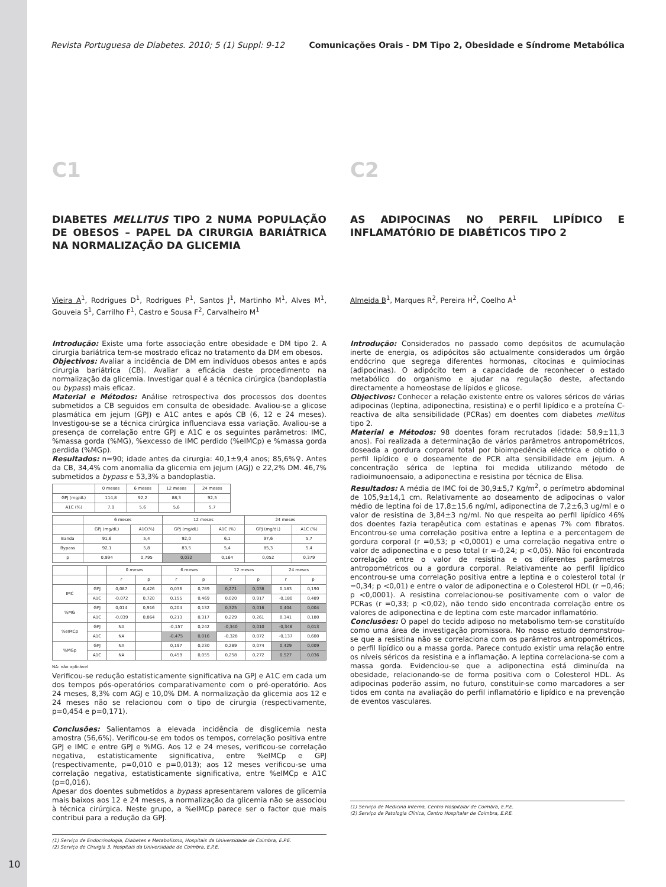Revista Portuguesa de Diabetes. 2010; 5 (1) Suppl: 9-12 Comunicações Orais - DM Tipo 2, Obesidade e Síndrome Metabólica
C1
DIABETES MELLITUS TIPO 2 NUMA POPULAÇÃO DE OBESOS – PAPEL DA CIRURGIA BARIÁTRICA NA NORMALIZAÇÃO DA GLICEMIA
Vieira A<sup>1</sup>, Rodrigues D<sup>1</sup>, Rodrigues P<sup>1</sup>, Santos J<sup>1</sup>, Martinho M<sup>1</sup>, Alves M<sup>1</sup>, Gouveia S<sup>1</sup>, Carrilho F<sup>1</sup>, Castro e Sousa F<sup>2</sup>, Carvalheiro M<sup>1</sup>
Introdução: Existe uma forte associação entre obesidade e DM tipo 2. A cirurgia bariátrica tem-se mostrado eficaz no tratamento da DM em obesos.
Objectivos: Avaliar a incidência de DM em indivíduos obesos antes e após cirurgia bariátrica (CB). Avaliar a eficácia deste procedimento na normalização da glicemia. Investigar qual é a técnica cirúrgica (bandoplastia ou bypass) mais eficaz.
Material e Métodos: Análise retrospectiva dos processos dos doentes submetidos a CB seguidos em consulta de obesidade. Avaliou-se a glicose plasmática em jejum (GPJ) e A1C antes e após CB (6, 12 e 24 meses). Investigou-se se a técnica cirúrgica influenciava essa variação. Avaliou-se a presença de correlação entre GPJ e A1C e os seguintes parâmetros: IMC, %massa gorda (%MG), %excesso de IMC perdido (%eIMCp) e %massa gorda perdida (%MGp).
Resultados: n=90; idade antes da cirurgia: 40,1±9,4 anos; 85,6%♀. Antes da CB, 34,4% com anomalia da glicemia em jejum (AGJ) e 22,2% DM. 46,7% submetidos a bypass e 53,3% a bandoplastia.
| | 0 meses | 6 meses | 12 meses | 24 meses |
| --- | --- | --- | --- | --- |
| GPJ (mg/dL) | 114,8 | 92,2 | 88,3 | 92,5 |
| A1C (%) | 7,9 | 5,6 | 5,6 | 5,7 |
| | 6 meses | | 12 meses | | 24 meses | |
| --- | --- | --- | --- | --- | --- | --- |
| | GPJ (mg/dL) | A1C(%) | GPJ (mg/dL) | A1C (%) | GPJ (mg/dL) | A1C (%) |
| Banda | 91,6 | 5,4 | 92,0 | 6,1 | 97,6 | 5,7 |
| Bypass | 92,1 | 5,8 | 83,5 | 5,4 | 85,3 | 5,4 |
| p | 0,994 | 0,795 | 0,032 | 0,164 | 0,052 | 0,379 |
| | | 0 meses | | 6 meses | | 12 meses | | 24 meses | |
| --- | --- | --- | --- | --- | --- | --- | --- | --- | --- |
| | | r | p | r | p | r | p | r | p |
| IMC | GPJ | 0,087 | 0,426 | 0,036 | 0,789 | 0,271 | 0,038 | 0,183 | 0,190 |
| | A1C | -0,072 | 0,720 | 0,155 | 0,469 | 0,020 | 0,917 | -0,180 | 0,489 |
| %MG | GPJ | 0,014 | 0,916 | 0,204 | 0,132 | 0,325 | 0,016 | 0,404 | 0,004 |
| | A1C | -0,039 | 0,864 | 0,213 | 0,317 | 0,229 | 0,261 | 0,341 | 0,180 |
| %eIMCp | GPJ | NA | | -0,157 | 0,242 | -0,340 | 0,010 | -0,346 | 0,013 |
| | A1C | NA | | -0,475 | 0,016 | -0,328 | 0,072 | -0,137 | 0,600 |
| %MGp | GPJ | NA | | 0,197 | 0,230 | 0,289 | 0,074 | 0,429 | 0,009 |
| | A1C | NA | | 0,459 | 0,055 | 0,258 | 0,272 | 0,527 | 0,036 |
NA- não aplicável
Verificou-se redução estatisticamente significativa na GPJ e A1C em cada um dos tempos pós-operatórios comparativamente com o pré-operatório. Aos 24 meses, 8,3% com AGJ e 10,0% DM. A normalização da glicemia aos 12 e 24 meses não se relacionou com o tipo de cirurgia (respectivamente, p=0,454 e p=0,171).
Conclusões: Salientamos a elevada incidência de disglicemia nesta amostra (56,6%). Verificou-se em todos os tempos, correlação positiva entre GPJ e IMC e entre GPJ e %MG. Aos 12 e 24 meses, verificou-se correlação negativa, estatisticamente significativa, entre %eIMCp e GPJ (respectivamente, p=0,010 e p=0,013); aos 12 meses verificou-se uma correlação negativa, estatisticamente significativa, entre %eIMCp e A1C (p=0,016).
Apesar dos doentes submetidos a bypass apresentarem valores de glicemia mais baixos aos 12 e 24 meses, a normalização da glicemia não se associou à técnica cirúrgica. Neste grupo, a %eIMCp parece ser o factor que mais contribui para a redução da GPJ.
(1) Serviço de Endocrinologia, Diabetes e Metabolismo, Hospitais da Universidade de Coimbra, E.P.E.
(2) Serviço de Cirurgia 3, Hospitais da Universidade de Coimbra, E.P.E.
C2
AS ADIPOCINAS NO PERFIL LIPÍDICO E INFLAMATÓRIO DE DIABÉTICOS TIPO 2
Almeida B<sup>1</sup>, Marques R<sup>2</sup>, Pereira H<sup>2</sup>, Coelho A<sup>1</sup>
Introdução: Considerados no passado como depósitos de acumulação inerte de energia, os adipócitos são actualmente considerados um órgão endócrino que segrega diferentes hormonas, citocinas e quimiocinas (adipocinas). O adipócito tem a capacidade de reconhecer o estado metabólico do organismo e ajudar na regulação deste, afectando directamente a homeostase de lípidos e glicose.
Objectivos: Conhecer a relação existente entre os valores séricos de várias adipocinas (leptina, adiponectina, resistina) e o perfil lipídico e a proteína C-reactiva de alta sensibilidade (PCRas) em doentes com diabetes mellitus tipo 2.
Material e Métodos: 98 doentes foram recrutados (idade: 58,9±11,3 anos). Foi realizada a determinação de vários parâmetros antropométricos, doseada a gordura corporal total por bioimpedência eléctrica e obtido o perfil lipídico e o doseamente de PCR alta sensibilidade em jejum. A concentração sérica de leptina foi medida utilizando método de radioimunoensaio, a adiponectina e resistina por técnica de Elisa.
Resultados: A média de IMC foi de 30,9±5,7 Kg/m<sup>2</sup>, o perímetro abdominal de 105,9±14,1 cm. Relativamente ao doseamento de adipocinas o valor médio de leptina foi de 17,8±15,6 ng/ml, adiponectina de 7,2±6,3 ug/ml e o valor de resistina de 3,84±3 ng/ml. No que respeita ao perfil lipídico 46% dos doentes fazia terapêutica com estatinas e apenas 7% com fibratos. Encontrou-se uma correlação positiva entre a leptina e a percentagem de gordura corporal (r =0,53; p <0,0001) e uma correlação negativa entre o valor de adiponectina e o peso total (r =-0,24; p <0,05). Não foi encontrada correlação entre o valor de resistina e os diferentes parâmetros antropométricos ou a gordura corporal. Relativamente ao perfil lipídico encontrou-se uma correlação positiva entre a leptina e o colesterol total (r =0,34; p <0,01) e entre o valor de adiponectina e o Colesterol HDL (r =0,46; p <0,0001). A resistina correlacionou-se positivamente com o valor de PCRas (r =0,33; p <0,02), não tendo sido encontrada correlação entre os valores de adiponectina e de leptina com este marcador inflamatório.
Conclusões: O papel do tecido adiposo no metabolismo tem-se constituído como uma área de investigação promissora. No nosso estudo demonstrou-se que a resistina não se correlaciona com os parâmetros antropométricos, o perfil lipídico ou a massa gorda. Parece contudo existir uma relação entre os níveis séricos da resistina e a inflamação. A leptina correlaciona-se com a massa gorda. Evidenciou-se que a adiponectina está diminuída na obesidade, relacionando-se de forma positiva com o Colesterol HDL. As adipocinas poderão assim, no futuro, constituir-se como marcadores a ser tidos em conta na avaliação do perfil inflamatório e lipídico e na prevenção de eventos vasculares.
(1) Serviço de Medicina Interna, Centro Hospitalar de Coimbra, E.P.E.
(2) Serviço de Patologia Clínica, Centro Hospitalar de Coimbra, E.P.E.
10